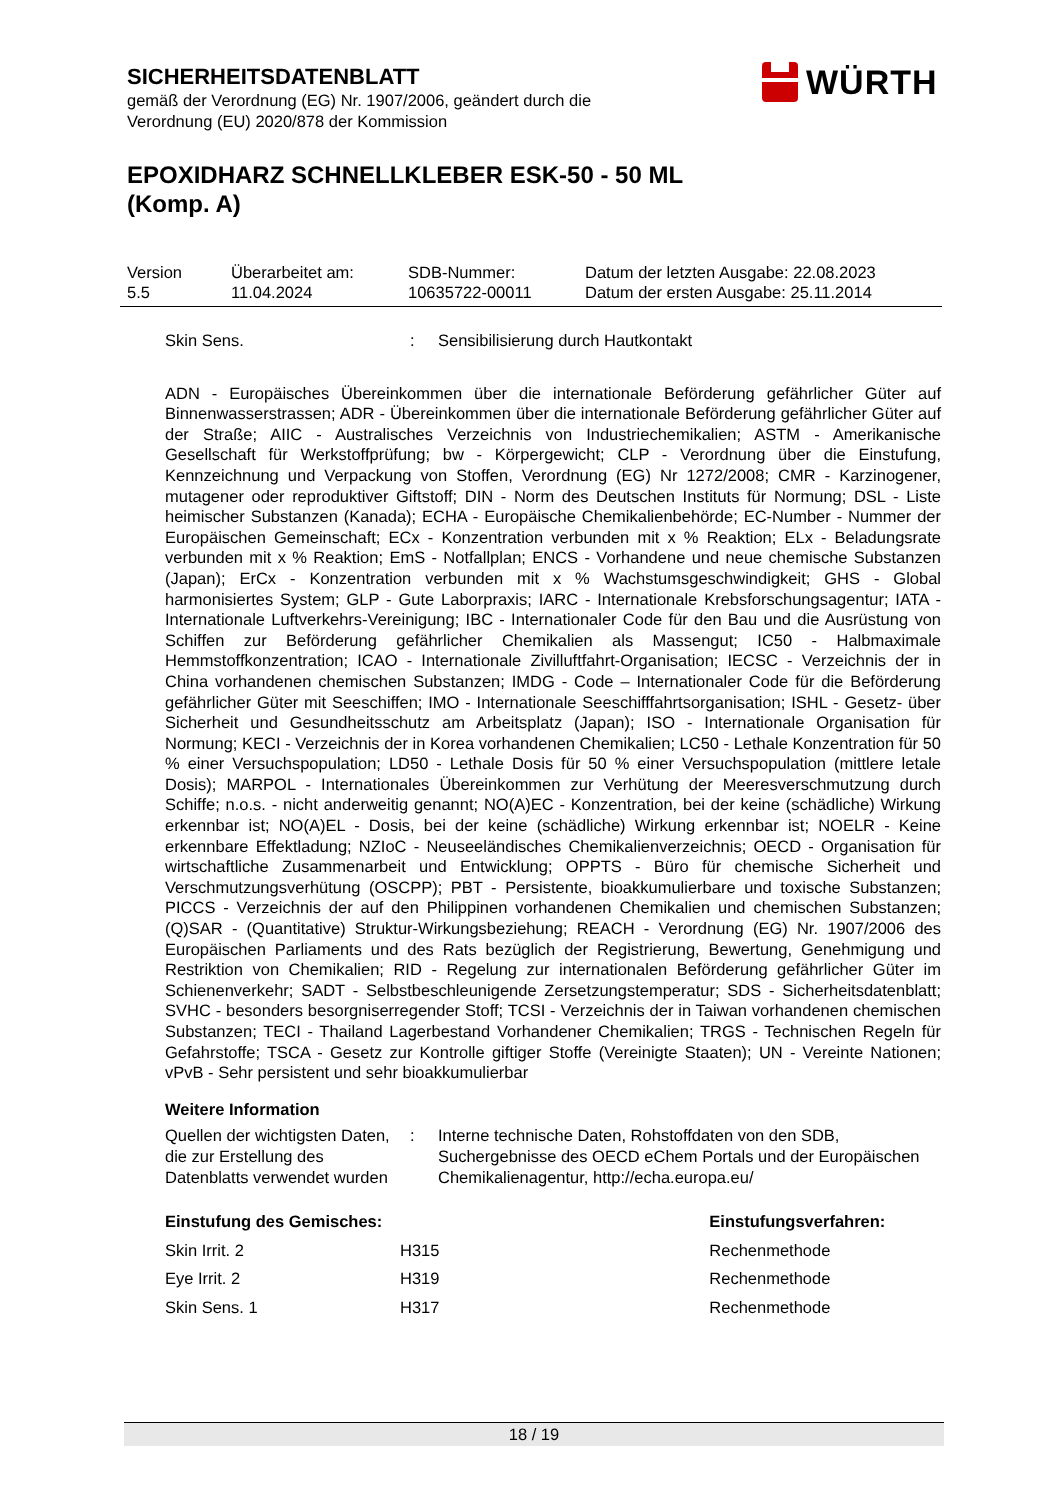SICHERHEITSDATENBLATT
gemäß der Verordnung (EG) Nr. 1907/2006, geändert durch die
Verordnung (EU) 2020/878 der Kommission
EPOXIDHARZ SCHNELLKLEBER ESK-50 - 50 ML (Komp. A)
WÜRTH
| Version 5.5 | Überarbeitet am: 11.04.2024 | SDB-Nummer: 10635722-00011 | Datum der letzten Ausgabe: 22.08.2023 Datum der ersten Ausgabe: 25.11.2014 |
Skin Sens. : Sensibilisierung durch Hautkontakt
ADN - Europäisches Übereinkommen über die internationale Beförderung gefährlicher Güter auf Binnenwasserstrassen; ADR - Übereinkommen über die internationale Beförderung gefährlicher Güter auf der Straße; AIIC - Australisches Verzeichnis von Industriechemikalien; ASTM - Amerikanische Gesellschaft für Werkstoffprüfung; bw - Körpergewicht; CLP - Verordnung über die Einstufung, Kennzeichnung und Verpackung von Stoffen, Verordnung (EG) Nr 1272/2008; CMR - Karzinogener, mutagener oder reproduktiver Giftstoff; DIN - Norm des Deutschen Instituts für Normung; DSL - Liste heimischer Substanzen (Kanada); ECHA - Europäische Chemikalienbehörde; EC-Number - Nummer der Europäischen Gemeinschaft; ECx - Konzentration verbunden mit x % Reaktion; ELx - Beladungsrate verbunden mit x % Reaktion; EmS - Notfallplan; ENCS - Vorhandene und neue chemische Substanzen (Japan); ErCx - Konzentration verbunden mit x % Wachstumsgeschwindigkeit; GHS - Global harmonisiertes System; GLP - Gute Laborpraxis; IARC - Internationale Krebsforschungsagentur; IATA - Internationale Luftverkehrs-Vereinigung; IBC - Internationaler Code für den Bau und die Ausrüstung von Schiffen zur Beförderung gefährlicher Chemikalien als Massengut; IC50 - Halbmaximale Hemmstoffkonzentration; ICAO - Internationale Zivilluftfahrt-Organisation; IECSC - Verzeichnis der in China vorhandenen chemischen Substanzen; IMDG - Code – Internationaler Code für die Beförderung gefährlicher Güter mit Seeschiffen; IMO - Internationale Seeschifffahrtsorganisation; ISHL - Gesetz- über Sicherheit und Gesundheitsschutz am Arbeitsplatz (Japan); ISO - Internationale Organisation für Normung; KECI - Verzeichnis der in Korea vorhandenen Chemikalien; LC50 - Lethale Konzentration für 50 % einer Versuchspopulation; LD50 - Lethale Dosis für 50 % einer Versuchspopulation (mittlere letale Dosis); MARPOL - Internationales Übereinkommen zur Verhütung der Meeresverschmutzung durch Schiffe; n.o.s. - nicht anderweitig genannt; NO(A)EC - Konzentration, bei der keine (schädliche) Wirkung erkennbar ist; NO(A)EL - Dosis, bei der keine (schädliche) Wirkung erkennbar ist; NOELR - Keine erkennbare Effektladung; NZIoC - Neuseeländisches Chemikalienverzeichnis; OECD - Organisation für wirtschaftliche Zusammenarbeit und Entwicklung; OPPTS - Büro für chemische Sicherheit und Verschmutzungsverhütung (OSCPP); PBT - Persistente, bioakkumulierbare und toxische Substanzen; PICCS - Verzeichnis der auf den Philippinen vorhandenen Chemikalien und chemischen Substanzen; (Q)SAR - (Quantitative) Struktur-Wirkungsbeziehung; REACH - Verordnung (EG) Nr. 1907/2006 des Europäischen Parliaments und des Rats bezüglich der Registrierung, Bewertung, Genehmigung und Restriktion von Chemikalien; RID - Regelung zur internationalen Beförderung gefährlicher Güter im Schienenverkehr; SADT - Selbstbeschleunigende Zersetzungstemperatur; SDS - Sicherheitsdatenblatt; SVHC - besonders besorgniserregender Stoff; TCSI - Verzeichnis der in Taiwan vorhandenen chemischen Substanzen; TECI - Thailand Lagerbestand Vorhandener Chemikalien; TRGS - Technischen Regeln für Gefahrstoffe; TSCA - Gesetz zur Kontrolle giftiger Stoffe (Vereinigte Staaten); UN - Vereinte Nationen; vPvB - Sehr persistent und sehr bioakkumulierbar
Weitere Information
Quellen der wichtigsten Daten, die zur Erstellung des Datenblatts verwendet wurden
: Interne technische Daten, Rohstoffdaten von den SDB, Suchergebnisse des OECD eChem Portals und der Europäischen Chemikalienagentur, http://echa.europa.eu/
| Einstufung des Gemisches: | | Einstufungsverfahren: |
| --- | --- | --- |
| Skin Irrit. 2 | H315 | Rechenmethode |
| Eye Irrit. 2 | H319 | Rechenmethode |
| Skin Sens. 1 | H317 | Rechenmethode |
18 / 19